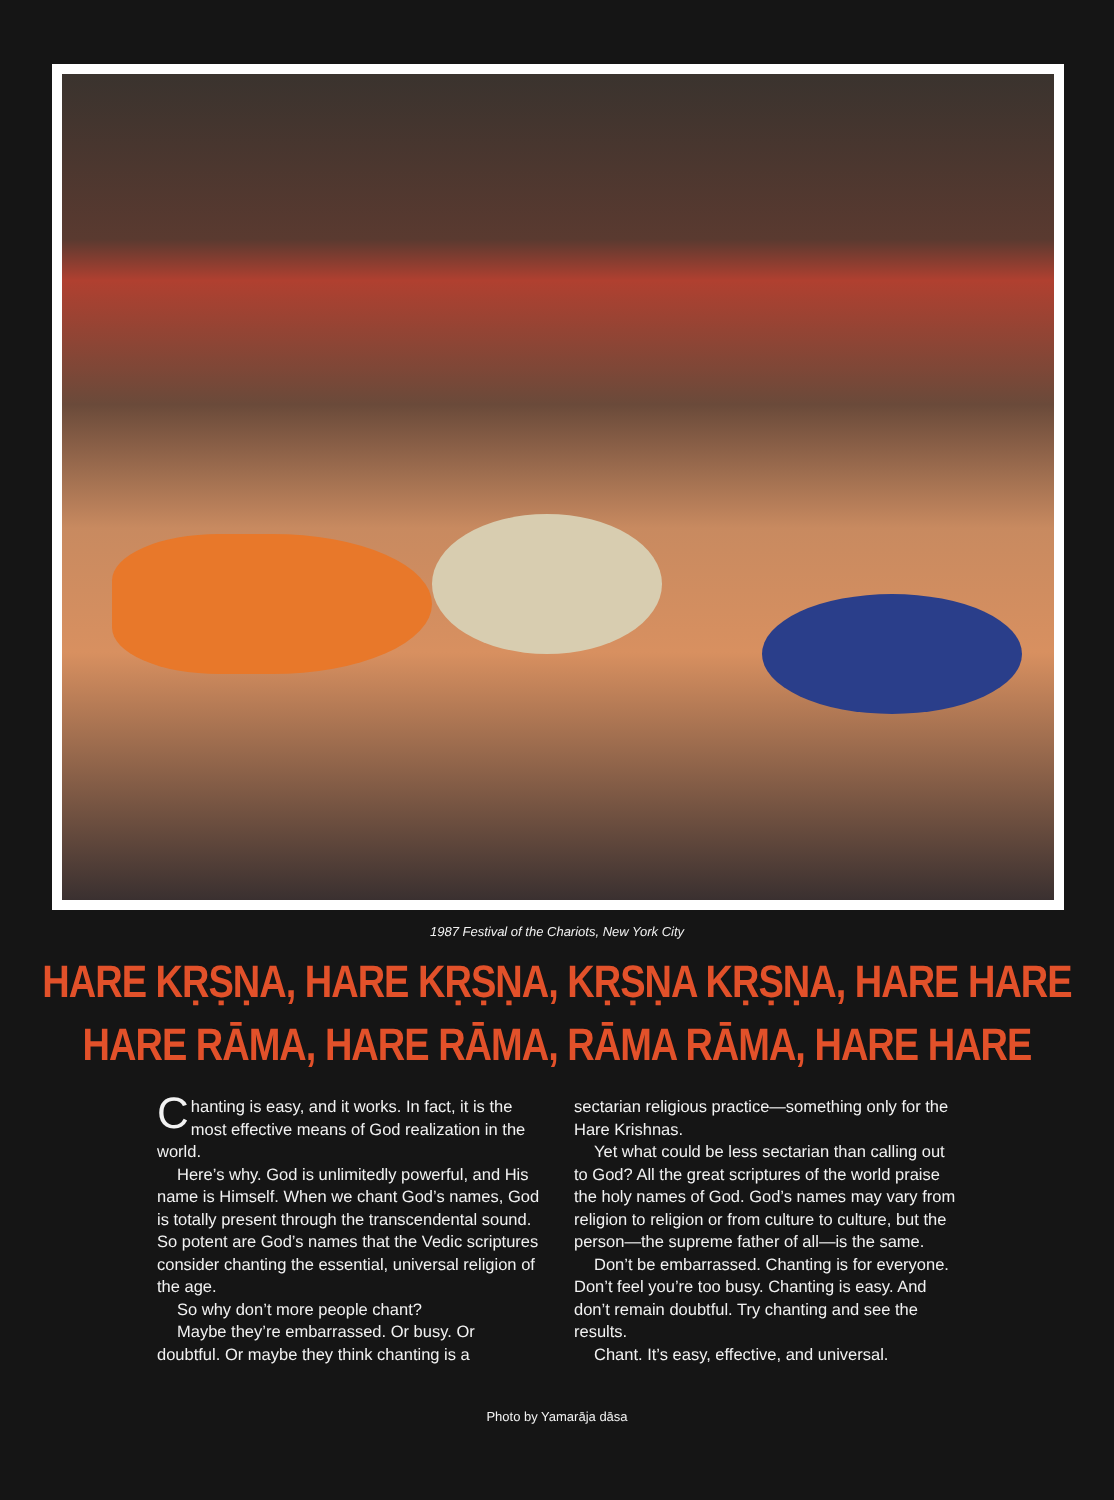1987 Festival of the Chariots, New York City
HARE KṚṢṆA, HARE KṚṢṆA, KṚṢṆA KṚṢṆA, HARE HARE
HARE RĀMA, HARE RĀMA, RĀMA RĀMA, HARE HARE
Chanting is easy, and it works. In fact, it is the most effective means of God realization in the world.
Here’s why. God is unlimitedly powerful, and His name is Himself. When we chant God’s names, God is totally present through the transcendental sound. So potent are God’s names that the Vedic scriptures consider chanting the essential, universal religion of the age.
So why don’t more people chant?
Maybe they’re embarrassed. Or busy. Or doubtful. Or maybe they think chanting is a sectarian religious practice—something only for the Hare Krishnas.
Yet what could be less sectarian than calling out to God? All the great scriptures of the world praise the holy names of God. God’s names may vary from religion to religion or from culture to culture, but the person—the supreme father of all—is the same.
Don’t be embarrassed. Chanting is for everyone. Don’t feel you’re too busy. Chanting is easy. And don’t remain doubtful. Try chanting and see the results.
Chant. It’s easy, effective, and universal.
Photo by Yamarāja dāsa